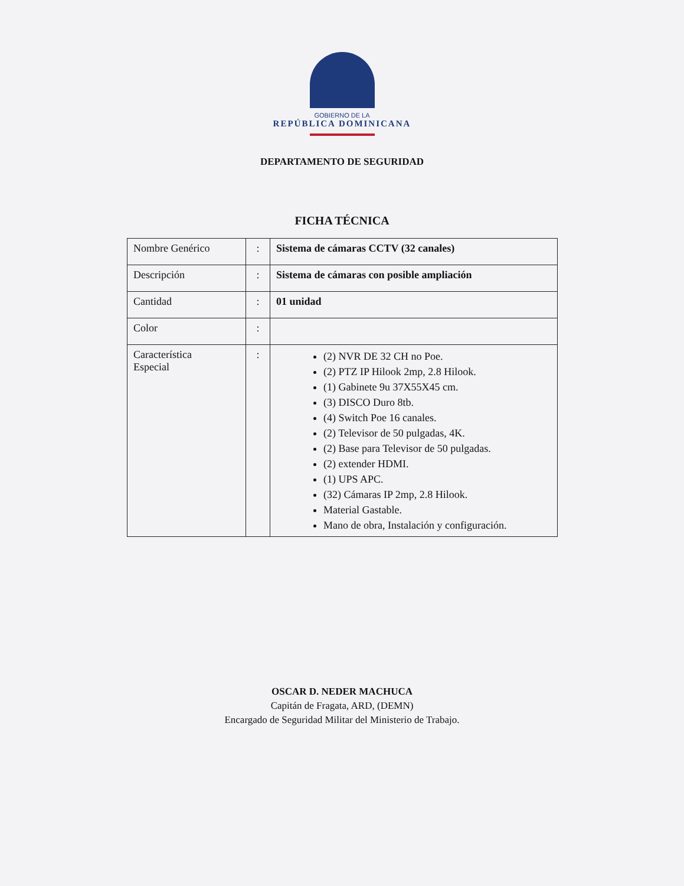GOBIERNO DE LA
REPÚBLICA DOMINICANA
DEPARTAMENTO DE SEGURIDAD
FICHA TÉCNICA
| Nombre Genérico | : | Sistema de cámaras CCTV (32 canales) |
| Descripción | : | Sistema de cámaras con posible ampliación |
| Cantidad | : | 01 unidad |
| Color | : | |
| Característica Especial | : | (2) NVR DE 32 CH no Poe. (2) PTZ IP Hilook 2mp, 2.8 Hilook. (1) Gabinete 9u 37X55X45 cm. (3) DISCO Duro 8tb. (4) Switch Poe 16 canales. (2) Televisor de 50 pulgadas, 4K. (2) Base para Televisor de 50 pulgadas. (2) extender HDMI. (1) UPS APC. (32) Cámaras IP 2mp, 2.8 Hilook. Material Gastable. Mano de obra, Instalación y configuración. |
OSCAR D. NEDER MACHUCA
Capitán de Fragata, ARD, (DEMN)
Encargado de Seguridad Militar del Ministerio de Trabajo.